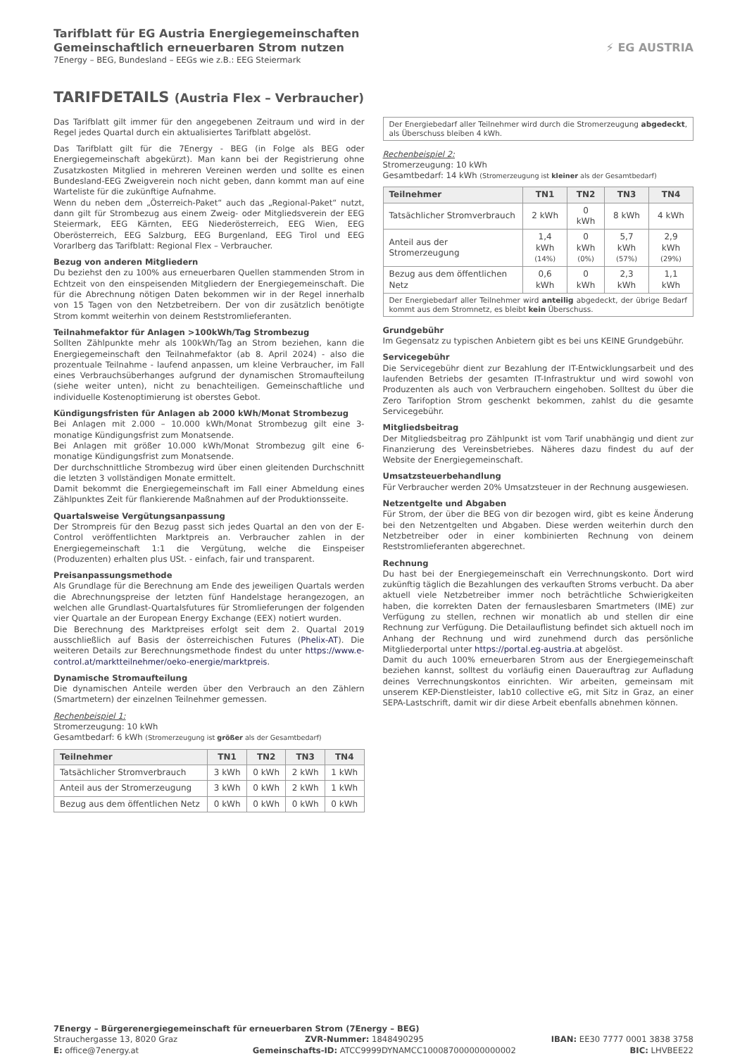Tarifblatt für EG Austria Energiegemeinschaften
Gemeinschaftlich erneuerbaren Strom nutzen
7Energy – BEG, Bundesland – EEGs wie z.B.: EEG Steiermark
⚡ EG AUSTRIA
TARIFDETAILS (Austria Flex – Verbraucher)
Das Tarifblatt gilt immer für den angegebenen Zeitraum und wird in der Regel jedes Quartal durch ein aktualisiertes Tarifblatt abgelöst.
Das Tarifblatt gilt für die 7Energy - BEG (in Folge als BEG oder Energiegemeinschaft abgekürzt). Man kann bei der Registrierung ohne Zusatzkosten Mitglied in mehreren Vereinen werden und sollte es einen Bundesland-EEG Zweigverein noch nicht geben, dann kommt man auf eine Warteliste für die zukünftige Aufnahme.
Wenn du neben dem „Österreich-Paket“ auch das „Regional-Paket“ nutzt, dann gilt für Strombezug aus einem Zweig- oder Mitgliedsverein der EEG Steiermark, EEG Kärnten, EEG Niederösterreich, EEG Wien, EEG Oberösterreich, EEG Salzburg, EEG Burgenland, EEG Tirol und EEG Vorarlberg das Tarifblatt: Regional Flex – Verbraucher.
Bezug von anderen Mitgliedern
Du beziehst den zu 100% aus erneuerbaren Quellen stammenden Strom in Echtzeit von den einspeisenden Mitgliedern der Energiegemeinschaft. Die für die Abrechnung nötigen Daten bekommen wir in der Regel innerhalb von 15 Tagen von den Netzbetreibern. Der von dir zusätzlich benötigte Strom kommt weiterhin von deinem Reststromlieferanten.
Teilnahmefaktor für Anlagen >100kWh/Tag Strombezug
Sollten Zählpunkte mehr als 100kWh/Tag an Strom beziehen, kann die Energiegemeinschaft den Teilnahmefaktor (ab 8. April 2024) - also die prozentuale Teilnahme - laufend anpassen, um kleine Verbraucher, im Fall eines Verbrauchsüberhanges aufgrund der dynamischen Stromaufteilung (siehe weiter unten), nicht zu benachteiligen. Gemeinschaftliche und individuelle Kostenoptimierung ist oberstes Gebot.
Kündigungsfristen für Anlagen ab 2000 kWh/Monat Strombezug
Bei Anlagen mit 2.000 – 10.000 kWh/Monat Strombezug gilt eine 3-monatige Kündigungsfrist zum Monatsende.
Bei Anlagen mit größer 10.000 kWh/Monat Strombezug gilt eine 6-monatige Kündigungsfrist zum Monatsende.
Der durchschnittliche Strombezug wird über einen gleitenden Durchschnitt die letzten 3 vollständigen Monate ermittelt.
Damit bekommt die Energiegemeinschaft im Fall einer Abmeldung eines Zählpunktes Zeit für flankierende Maßnahmen auf der Produktionsseite.
Quartalsweise Vergütungsanpassung
Der Strompreis für den Bezug passt sich jedes Quartal an den von der E-Control veröffentlichten Marktpreis an. Verbraucher zahlen in der Energiegemeinschaft 1:1 die Vergütung, welche die Einspeiser (Produzenten) erhalten plus USt. - einfach, fair und transparent.
Preisanpassungsmethode
Als Grundlage für die Berechnung am Ende des jeweiligen Quartals werden die Abrechnungspreise der letzten fünf Handelstage herangezogen, an welchen alle Grundlast-Quartalsfutures für Stromlieferungen der folgenden vier Quartale an der European Energy Exchange (EEX) notiert wurden.
Die Berechnung des Marktpreises erfolgt seit dem 2. Quartal 2019 ausschließlich auf Basis der österreichischen Futures (Phelix-AT). Die weiteren Details zur Berechnungsmethode findest du unter https://www.e-control.at/marktteilnehmer/oeko-energie/marktpreis.
Dynamische Stromaufteilung
Die dynamischen Anteile werden über den Verbrauch an den Zählern (Smartmetern) der einzelnen Teilnehmer gemessen.
Rechenbeispiel 1:
Stromerzeugung: 10 kWh
Gesamtbedarf: 6 kWh (Stromerzeugung ist größer als der Gesamtbedarf)
| Teilnehmer | TN1 | TN2 | TN3 | TN4 |
| --- | --- | --- | --- | --- |
| Tatsächlicher Stromverbrauch | 3 kWh | 0 kWh | 2 kWh | 1 kWh |
| Anteil aus der Stromerzeugung | 3 kWh | 0 kWh | 2 kWh | 1 kWh |
| Bezug aus dem öffentlichen Netz | 0 kWh | 0 kWh | 0 kWh | 0 kWh |
Der Energiebedarf aller Teilnehmer wird durch die Stromerzeugung abgedeckt, als Überschuss bleiben 4 kWh.
Rechenbeispiel 2:
Stromerzeugung: 10 kWh
Gesamtbedarf: 14 kWh (Stromerzeugung ist kleiner als der Gesamtbedarf)
| Teilnehmer | TN1 | TN2 | TN3 | TN4 |
| --- | --- | --- | --- | --- |
| Tatsächlicher Stromverbrauch | 2 kWh | 0 kWh | 8 kWh | 4 kWh |
| Anteil aus der Stromerzeugung | 1,4 kWh (14%) | 0 kWh (0%) | 5,7 kWh (57%) | 2,9 kWh (29%) |
| Bezug aus dem öffentlichen Netz | 0,6 kWh | 0 kWh | 2,3 kWh | 1,1 kWh |
Der Energiebedarf aller Teilnehmer wird anteilig abgedeckt, der übrige Bedarf kommt aus dem Stromnetz, es bleibt kein Überschuss.
Grundgebühr
Im Gegensatz zu typischen Anbietern gibt es bei uns KEINE Grundgebühr.
Servicegebühr
Die Servicegebühr dient zur Bezahlung der IT-Entwicklungsarbeit und des laufenden Betriebs der gesamten IT-Infrastruktur und wird sowohl von Produzenten als auch von Verbrauchern eingehoben. Solltest du über die Zero Tarifoption Strom geschenkt bekommen, zahlst du die gesamte Servicegebühr.
Mitgliedsbeitrag
Der Mitgliedsbeitrag pro Zählpunkt ist vom Tarif unabhängig und dient zur Finanzierung des Vereinsbetriebes. Näheres dazu findest du auf der Website der Energiegemeinschaft.
Umsatzsteuerbehandlung
Für Verbraucher werden 20% Umsatzsteuer in der Rechnung ausgewiesen.
Netzentgelte und Abgaben
Für Strom, der über die BEG von dir bezogen wird, gibt es keine Änderung bei den Netzentgelten und Abgaben. Diese werden weiterhin durch den Netzbetreiber oder in einer kombinierten Rechnung von deinem Reststromlieferanten abgerechnet.
Rechnung
Du hast bei der Energiegemeinschaft ein Verrechnungskonto. Dort wird zukünftig täglich die Bezahlungen des verkauften Stroms verbucht. Da aber aktuell viele Netzbetreiber immer noch beträchtliche Schwierigkeiten haben, die korrekten Daten der fernauslesbaren Smartmeters (IME) zur Verfügung zu stellen, rechnen wir monatlich ab und stellen dir eine Rechnung zur Verfügung. Die Detailauflistung befindet sich aktuell noch im Anhang der Rechnung und wird zunehmend durch das persönliche Mitgliederportal unter https://portal.eg-austria.at abgelöst.
Damit du auch 100% erneuerbaren Strom aus der Energiegemeinschaft beziehen kannst, solltest du vorläufig einen Dauerauftrag zur Aufladung deines Verrechnungskontos einrichten. Wir arbeiten, gemeinsam mit unserem KEP-Dienstleister, lab10 collective eG, mit Sitz in Graz, an einer SEPA-Lastschrift, damit wir dir diese Arbeit ebenfalls abnehmen können.
7Energy – Bürgerenergiegemeinschaft für erneuerbaren Strom (7Energy – BEG)
Strauchergasse 13, 8020 Graz ZVR-Nummer: 1848490295 IBAN: EE30 7777 0001 3838 3758
E: office@7energy.at Gemeinschafts-ID: ATCC9999DYNAMCC100087000000000002 BIC: LHVBEE22